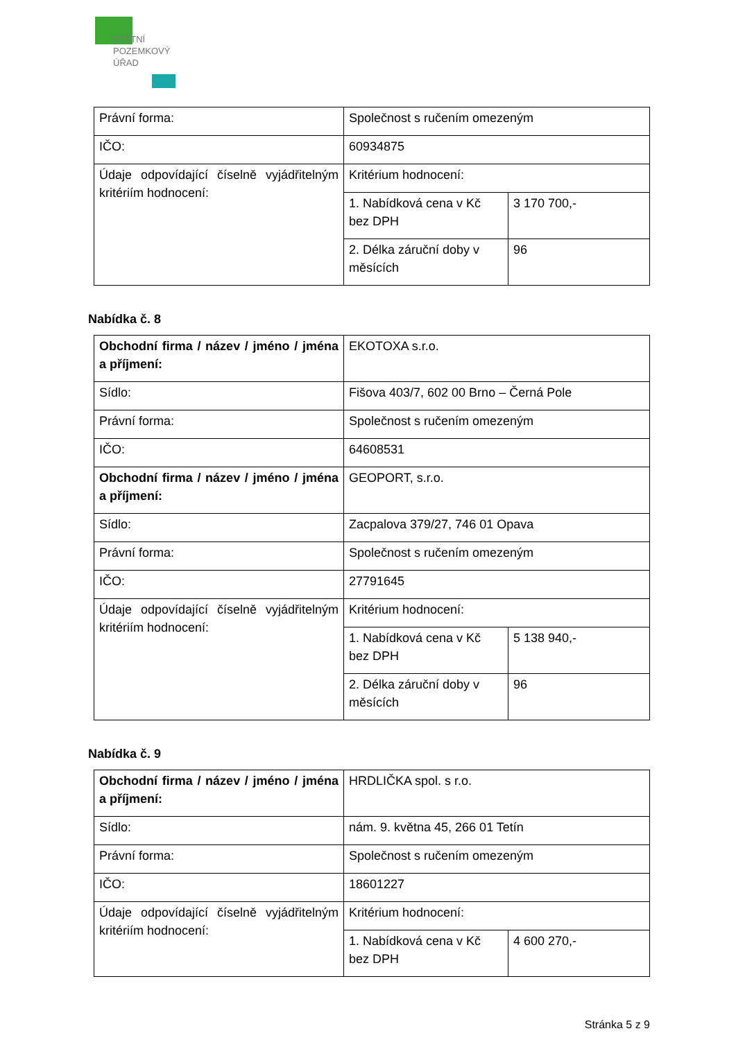STÁTNÍ
POZEMKOVÝ
ÚŘAD
| Právní forma: | Společnost s ručením omezeným | |
| IČO: | 60934875 | |
| Údaje odpovídající číselně vyjádřitelným kritériím hodnocení: | Kritérium hodnocení: | |
| | 1. Nabídková cena v Kč bez DPH | 3 170 700,- |
| | 2. Délka záruční doby v měsících | 96 |
Nabídka č. 8
| Obchodní firma / název / jméno / jména a příjmení: | EKOTOXA s.r.o. | |
| Sídlo: | Fišova 403/7, 602 00 Brno – Černá Pole | |
| Právní forma: | Společnost s ručením omezeným | |
| IČO: | 64608531 | |
| Obchodní firma / název / jméno / jména a příjmení: | GEOPORT, s.r.o. | |
| Sídlo: | Zacpalova 379/27, 746 01 Opava | |
| Právní forma: | Společnost s ručením omezeným | |
| IČO: | 27791645 | |
| Údaje odpovídající číselně vyjádřitelným kritériím hodnocení: | Kritérium hodnocení: | |
| | 1. Nabídková cena v Kč bez DPH | 5 138 940,- |
| | 2. Délka záruční doby v měsících | 96 |
Nabídka č. 9
| Obchodní firma / název / jméno / jména a příjmení: | HRDLIČKA spol. s r.o. | |
| Sídlo: | nám. 9. května 45, 266 01 Tetín | |
| Právní forma: | Společnost s ručením omezeným | |
| IČO: | 18601227 | |
| Údaje odpovídající číselně vyjádřitelným kritériím hodnocení: | Kritérium hodnocení: | |
| | 1. Nabídková cena v Kč bez DPH | 4 600 270,- |
Stránka 5 z 9